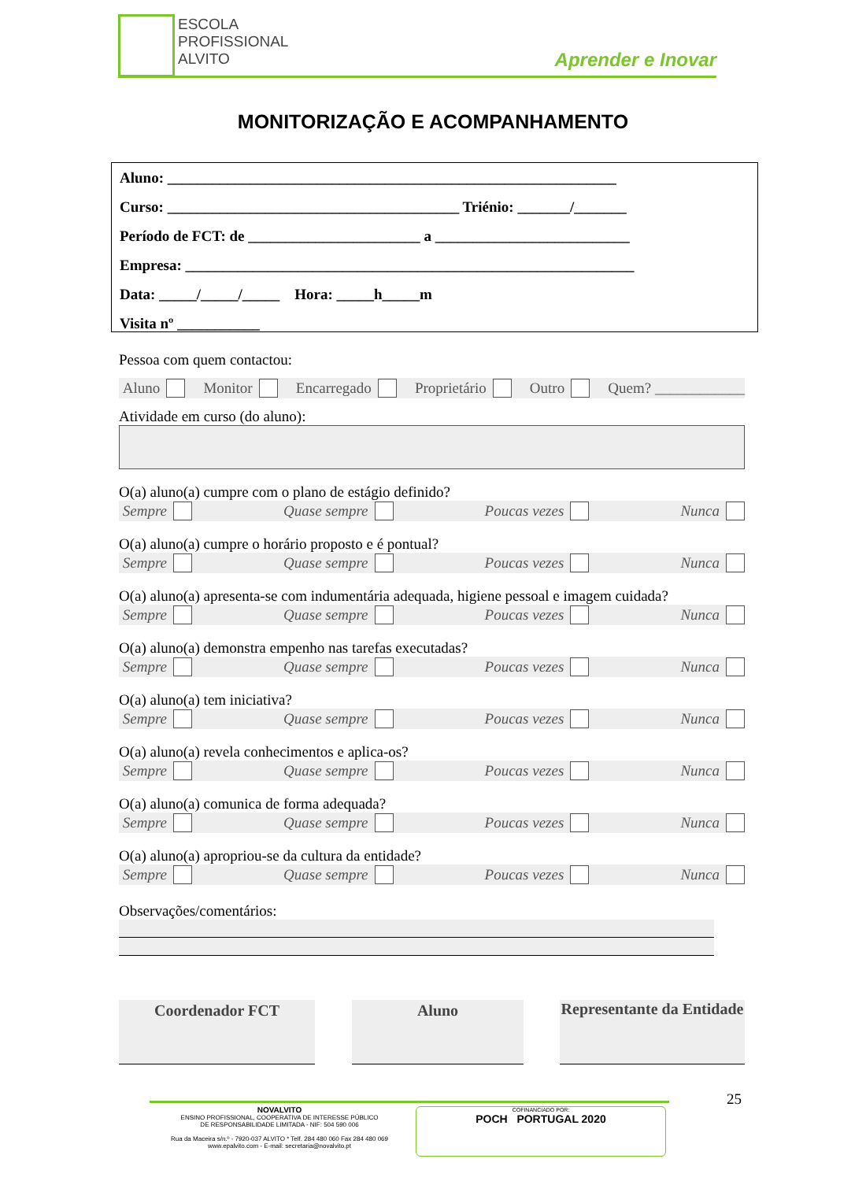ESCOLA
PROFISSIONAL
ALVITO
Aprender e Inovar
MONITORIZAÇÃO E ACOMPANHAMENTO
Aluno: ____________________________________________________________
Curso: _______________________________________ Triénio: _______/_______
Período de FCT: de _______________________ a __________________________
Empresa: ____________________________________________________________
Data: _____/_____/_____ Hora: _____h_____m
Visita nº ___________
Pessoa com quem contactou:
Aluno Monitor Encarregado Proprietário Outro Quem? ____________
Atividade em curso (do aluno):
O(a) aluno(a) cumpre com o plano de estágio definido?
Sempre Quase sempre Poucas vezes Nunca
O(a) aluno(a) cumpre o horário proposto e é pontual?
Sempre Quase sempre Poucas vezes Nunca
O(a) aluno(a) apresenta-se com indumentária adequada, higiene pessoal e imagem cuidada?
Sempre Quase sempre Poucas vezes Nunca
O(a) aluno(a) demonstra empenho nas tarefas executadas?
Sempre Quase sempre Poucas vezes Nunca
O(a) aluno(a) tem iniciativa?
Sempre Quase sempre Poucas vezes Nunca
O(a) aluno(a) revela conhecimentos e aplica-os?
Sempre Quase sempre Poucas vezes Nunca
O(a) aluno(a) comunica de forma adequada?
Sempre Quase sempre Poucas vezes Nunca
O(a) aluno(a) apropriou-se da cultura da entidade?
Sempre Quase sempre Poucas vezes Nunca
Observações/comentários:
Coordenador FCT Aluno
Representante da Entidade
25
NOVALVITO
ENSINO PROFISSIONAL, COOPERATIVA DE INTERESSE PÚBLICO
DE RESPONSABILIDADE LIMITADA - NIF: 504 590 006
Rua da Maceira s/n.º - 7920-037 ALVITO * Telf. 284 480 060 Fax 284 480 069
www.epalvito.com - E-mail: secretaria@novalvito.pt
COFINANCIADO POR:
POCH PORTUGAL 2020